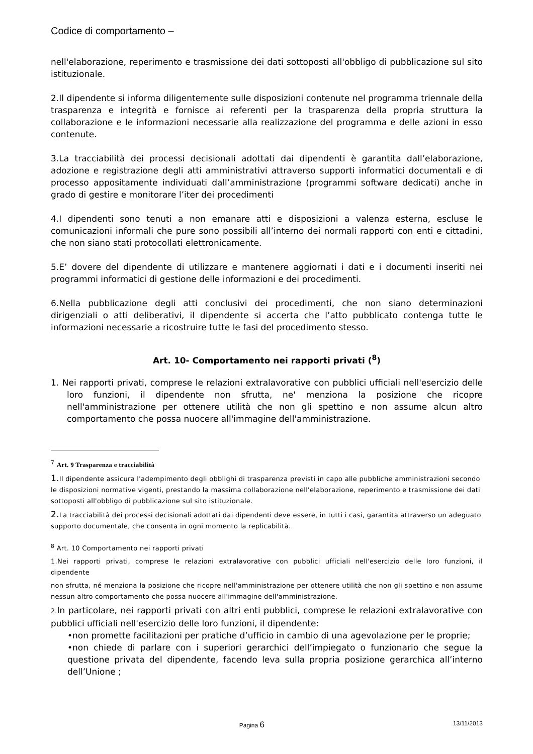Codice di comportamento –
nell'elaborazione, reperimento e trasmissione dei dati sottoposti all'obbligo di pubblicazione sul sito istituzionale.
2.Il dipendente si informa diligentemente sulle disposizioni contenute nel programma triennale della trasparenza e integrità e fornisce ai referenti per la trasparenza della propria struttura la collaborazione e le informazioni necessarie alla realizzazione del programma e delle azioni in esso contenute.
3.La tracciabilità dei processi decisionali adottati dai dipendenti è garantita dall’elaborazione, adozione e registrazione degli atti amministrativi attraverso supporti informatici documentali e di processo appositamente individuati dall’amministrazione (programmi software dedicati) anche in grado di gestire e monitorare l’iter dei procedimenti
4.I dipendenti sono tenuti a non emanare atti e disposizioni a valenza esterna, escluse le comunicazioni informali che pure sono possibili all’interno dei normali rapporti con enti e cittadini, che non siano stati protocollati elettronicamente.
5.E’ dovere del dipendente di utilizzare e mantenere aggiornati i dati e i documenti inseriti nei programmi informatici di gestione delle informazioni e dei procedimenti.
6.Nella pubblicazione degli atti conclusivi dei procedimenti, che non siano determinazioni dirigenziali o atti deliberativi, il dipendente si accerta che l’atto pubblicato contenga tutte le informazioni necessarie a ricostruire tutte le fasi del procedimento stesso.
Art. 10- Comportamento nei rapporti privati (<sup>8</sup>)
1. Nei rapporti privati, comprese le relazioni extralavorative con pubblici ufficiali nell'esercizio delle loro funzioni, il dipendente non sfrutta, ne' menziona la posizione che ricopre nell'amministrazione per ottenere utilità che non gli spettino e non assume alcun altro comportamento che possa nuocere all'immagine dell'amministrazione.
<sup>7</sup> Art. 9 Trasparenza e tracciabilità
1. Il dipendente assicura l'adempimento degli obblighi di trasparenza previsti in capo alle pubbliche amministrazioni secondo le disposizioni normative vigenti, prestando la massima collaborazione nell'elaborazione, reperimento e trasmissione dei dati sottoposti all'obbligo di pubblicazione sul sito istituzionale.
2. La tracciabilità dei processi decisionali adottati dai dipendenti deve essere, in tutti i casi, garantita attraverso un adeguato supporto documentale, che consenta in ogni momento la replicabilità.
<sup>8</sup> Art. 10 Comportamento nei rapporti privati
1.Nei rapporti privati, comprese le relazioni extralavorative con pubblici ufficiali nell'esercizio delle loro funzioni, il dipendente
non sfrutta, né menziona la posizione che ricopre nell'amministrazione per ottenere utilità che non gli spettino e non assume nessun altro comportamento che possa nuocere all'immagine dell'amministrazione.
2. In particolare, nei rapporti privati con altri enti pubblici, comprese le relazioni extralavorative con pubblici ufficiali nell'esercizio delle loro funzioni, il dipendente:
•non promette facilitazioni per pratiche d’ufficio in cambio di una agevolazione per le proprie;
•non chiede di parlare con i superiori gerarchici dell’impiegato o funzionario che segue la questione privata del dipendente, facendo leva sulla propria posizione gerarchica all’interno dell’Unione ;
Pagina 6 13/11/2013